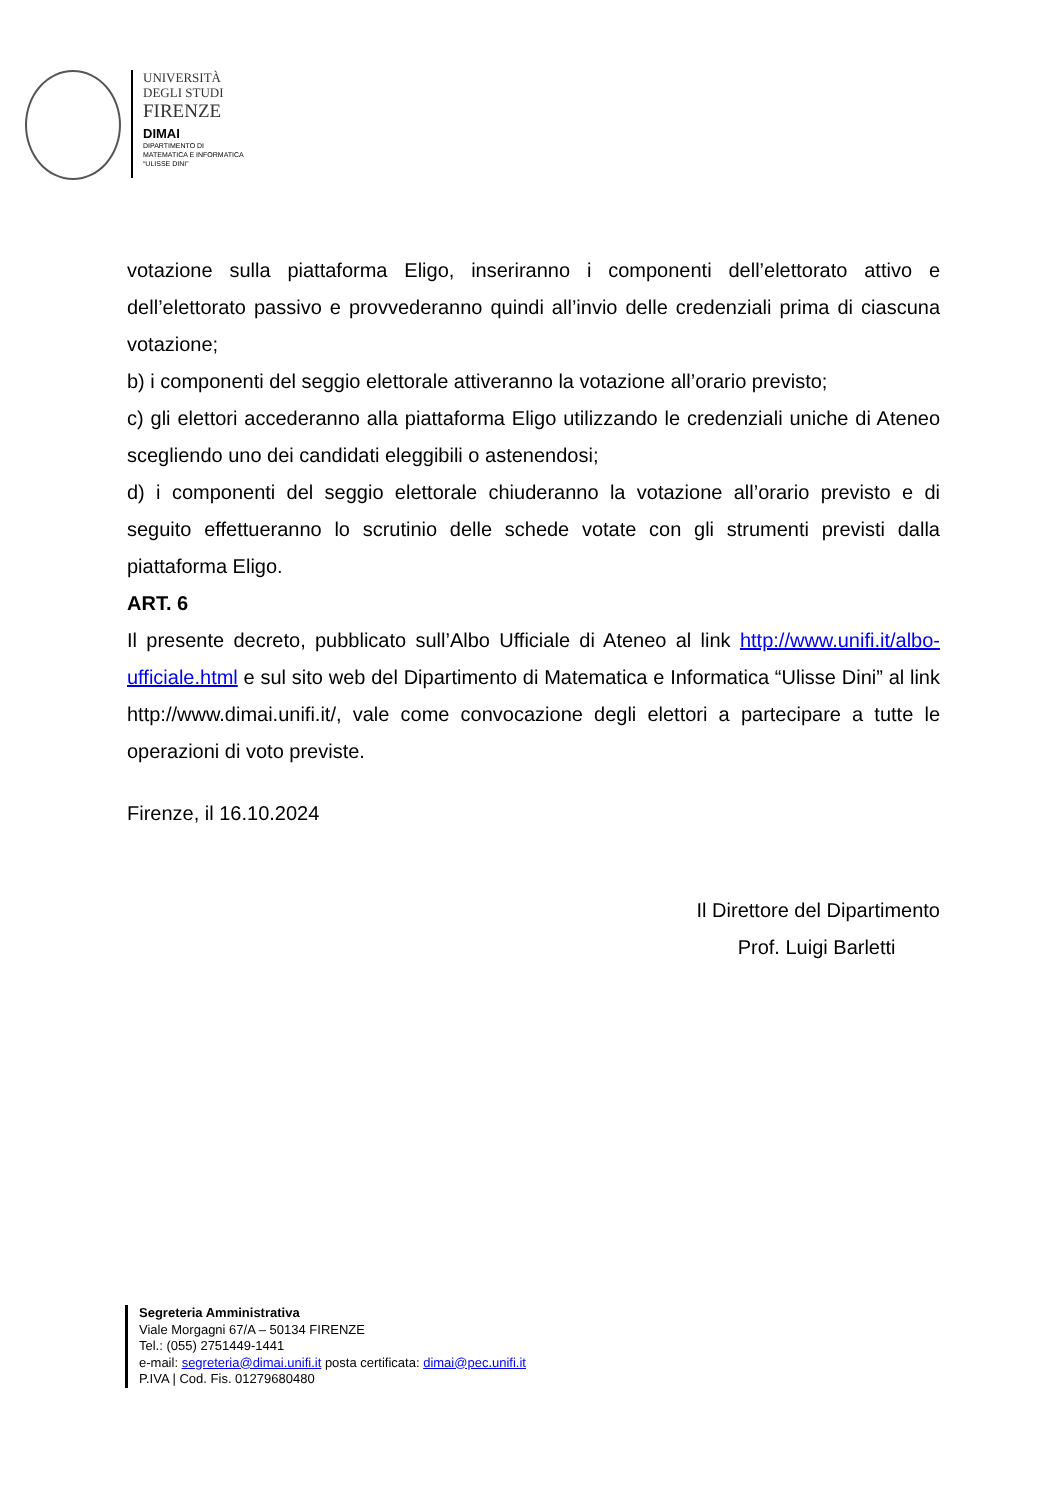UNIVERSITÀ
DEGLI STUDI
FIRENZE
DIMAI
DIPARTIMENTO DI
MATEMATICA E INFORMATICA
“ULISSE DINI”
votazione sulla piattaforma Eligo, inseriranno i componenti dell’elettorato attivo e dell’elettorato passivo e provvederanno quindi all’invio delle credenziali prima di ciascuna votazione;
b) i componenti del seggio elettorale attiveranno la votazione all’orario previsto;
c) gli elettori accederanno alla piattaforma Eligo utilizzando le credenziali uniche di Ateneo scegliendo uno dei candidati eleggibili o astenendosi;
d) i componenti del seggio elettorale chiuderanno la votazione all’orario previsto e di seguito effettueranno lo scrutinio delle schede votate con gli strumenti previsti dalla piattaforma Eligo.
ART. 6
Il presente decreto, pubblicato sull’Albo Ufficiale di Ateneo al link http://www.unifi.it/albo-ufficiale.html e sul sito web del Dipartimento di Matematica e Informatica “Ulisse Dini” al link http://www.dimai.unifi.it/, vale come convocazione degli elettori a partecipare a tutte le operazioni di voto previste.
Firenze, il 16.10.2024
Il Direttore del Dipartimento
Prof. Luigi Barletti
Segreteria Amministrativa
Viale Morgagni 67/A – 50134 FIRENZE
Tel.: (055) 2751449-1441
e-mail: segreteria@dimai.unifi.it posta certificata: dimai@pec.unifi.it
P.IVA | Cod. Fis. 01279680480